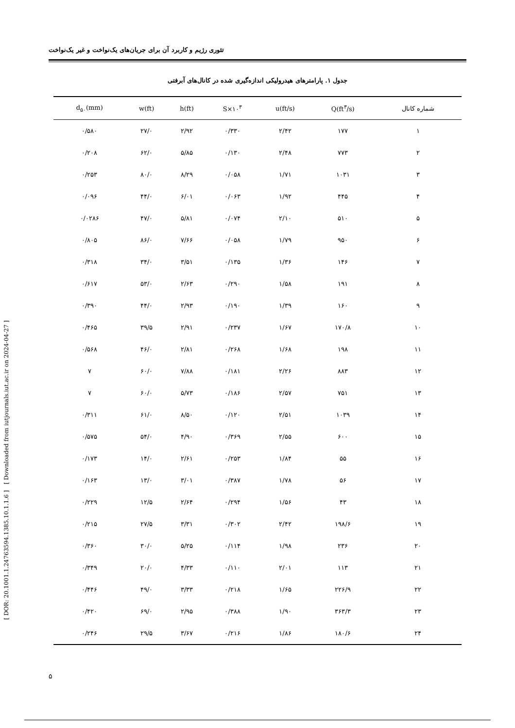تئوری رژیم و کاربرد آن برای جریان‌های یک‌نواخت و غیر یک‌نواخت
[ Downloaded from iutjournals.iut.ac.ir on 2024-04-27 ]
[ DOR: 20.1001.1.24763594.1385.10.1.1.6 ]
جدول ۱. پارامترهای هیدرولیکی اندازه‌گیری شده در کانال‌های آبرفتی
| شماره کانال | Q(ft<sup>۳</sup>/s) | u(ft/s) | S×۱۰<sup>۳</sup> | h(ft) | w(ft) | d<sub>۵۰</sub>(mm) |
| --- | --- | --- | --- | --- | --- | --- |
| ۱ | ۱۷۷ | ۲/۴۲ | ۰/۳۳۰ | ۲/۹۲ | ۲۷/۰ | ۰/۵۸۰ |
| ۲ | ۷۷۳ | ۲/۴۸ | ۰/۱۳۰ | ۵/۸۵ | ۶۲/۰ | ۰/۲۰۸ |
| ۳ | ۱۰۳۱ | ۱/۷۱ | ۰/۰۵۸ | ۸/۲۹ | ۸۰/۰ | ۰/۲۵۳ |
| ۴ | ۴۴۵ | ۱/۹۲ | ۰/۰۶۳ | ۶/۰۱ | ۴۴/۰ | ۰/۰۹۶ |
| ۵ | ۵۱۰ | ۲/۱۰ | ۰/۰۷۴ | ۵/۸۱ | ۴۷/۰ | ۰/۰۲۸۶ |
| ۶ | ۹۵۰ | ۱/۷۹ | ۰/۰۵۸ | ۷/۶۶ | ۸۶/۰ | ۰/۸۰۵ |
| ۷ | ۱۴۶ | ۱/۳۶ | ۰/۱۳۵ | ۳/۵۱ | ۳۴/۰ | ۰/۳۱۸ |
| ۸ | ۱۹۱ | ۱/۵۸ | ۰/۲۹۰ | ۲/۶۳ | ۵۳/۰ | ۰/۶۱۷ |
| ۹ | ۱۶۰ | ۱/۳۹ | ۰/۱۹۰ | ۲/۹۳ | ۴۴/۰ | ۰/۳۹۰ |
| ۱۰ | ۱۷۰/۸ | ۱/۶۷ | ۰/۲۳۷ | ۲/۹۱ | ۳۹/۵ | ۰/۴۶۵ |
| ۱۱ | ۱۹۸ | ۱/۶۸ | ۰/۲۶۸ | ۲/۸۱ | ۴۶/۰ | ۰/۵۶۸ |
| ۱۲ | ۸۸۳ | ۲/۲۶ | ۰/۱۸۱ | ۷/۸۸ | ۶۰/۰ | ۷ |
| ۱۳ | ۷۵۱ | ۲/۵۷ | ۰/۱۸۶ | ۵/۷۳ | ۶۰/۰ | ۷ |
| ۱۴ | ۱۰۳۹ | ۲/۵۱ | ۰/۱۲۰ | ۸/۵۰ | ۶۱/۰ | ۰/۳۱۱ |
| ۱۵ | ۶۰۰ | ۲/۵۵ | ۰/۳۶۹ | ۴/۹۰ | ۵۴/۰ | ۰/۵۷۵ |
| ۱۶ | ۵۵ | ۱/۸۴ | ۰/۲۵۳ | ۲/۶۱ | ۱۴/۰ | ۰/۱۷۳ |
| ۱۷ | ۵۶ | ۱/۷۸ | ۰/۳۸۷ | ۳/۰۱ | ۱۳/۰ | ۰/۱۶۳ |
| ۱۸ | ۴۳ | ۱/۵۶ | ۰/۲۹۴ | ۲/۶۴ | ۱۲/۵ | ۰/۲۲۹ |
| ۱۹ | ۱۹۸/۶ | ۲/۴۲ | ۰/۳۰۲ | ۳/۳۱ | ۲۷/۵ | ۰/۲۱۵ |
| ۲۰ | ۲۳۶ | ۱/۹۸ | ۰/۱۱۴ | ۵/۲۵ | ۳۰/۰ | ۰/۳۶۰ |
| ۲۱ | ۱۱۳ | ۲/۰۱ | ۰/۱۱۰ | ۴/۳۳ | ۲۰/۰ | ۰/۳۴۹ |
| ۲۲ | ۲۲۶/۹ | ۱/۶۵ | ۰/۲۱۸ | ۳/۳۳ | ۴۹/۰ | ۰/۴۴۶ |
| ۲۳ | ۳۶۳/۳ | ۱/۹۰ | ۰/۳۸۸ | ۲/۹۵ | ۶۹/۰ | ۰/۴۲۰ |
| ۲۴ | ۱۸۰/۶ | ۱/۸۶ | ۰/۲۱۶ | ۳/۶۷ | ۲۹/۵ | ۰/۲۴۶ |
۵